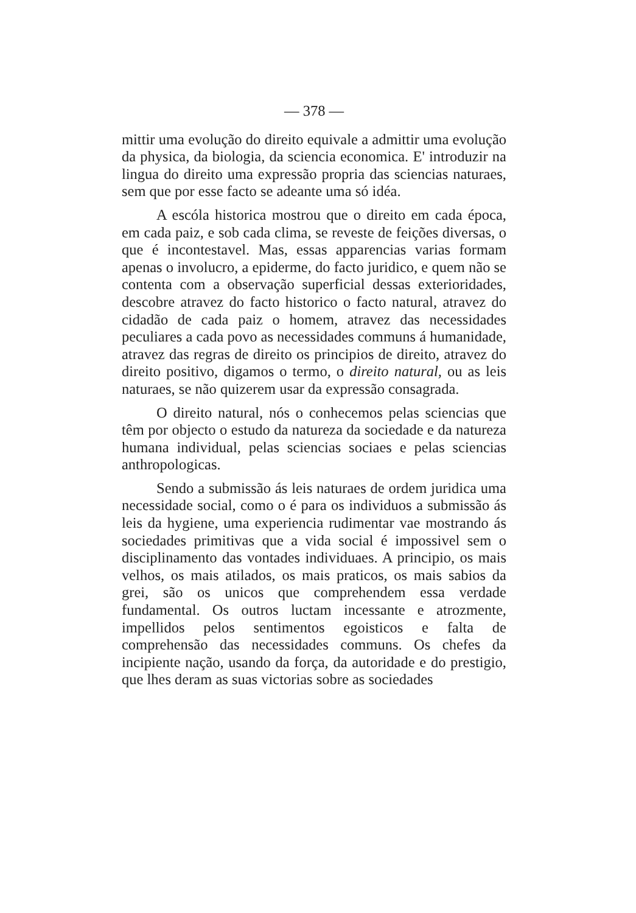— 378 —
mittir uma evolução do direito equivale a admittir uma evolução da physica, da biologia, da sciencia economica. E' introduzir na lingua do direito uma expressão propria das sciencias naturaes, sem que por esse facto se adeante uma só idéa.
A escóla historica mostrou que o direito em cada época, em cada paiz, e sob cada clima, se reveste de feições diversas, o que é incontestavel. Mas, essas apparencias varias formam apenas o involucro, a epiderme, do facto juridico, e quem não se contenta com a observação superficial dessas exterioridades, descobre atravez do facto historico o facto natural, atravez do cidadão de cada paiz o homem, atravez das necessidades peculiares a cada povo as necessidades communs á humanidade, atravez das regras de direito os principios de direito, atravez do direito positivo, digamos o termo, o direito natural, ou as leis naturaes, se não quizerem usar da expressão consagrada.
O direito natural, nós o conhecemos pelas sciencias que têm por objecto o estudo da natureza da sociedade e da natureza humana individual, pelas sciencias sociaes e pelas sciencias anthropologicas.
Sendo a submissão ás leis naturaes de ordem juridica uma necessidade social, como o é para os individuos a submissão ás leis da hygiene, uma experiencia rudimentar vae mostrando ás sociedades primitivas que a vida social é impossivel sem o disciplinamento das vontades individuaes. A principio, os mais velhos, os mais atilados, os mais praticos, os mais sabios da grei, são os unicos que comprehendem essa verdade fundamental. Os outros luctam incessante e atrozmente, impellidos pelos sentimentos egoisticos e falta de comprehensão das necessidades communs. Os chefes da incipiente nação, usando da força, da autoridade e do prestigio, que lhes deram as suas victorias sobre as sociedades